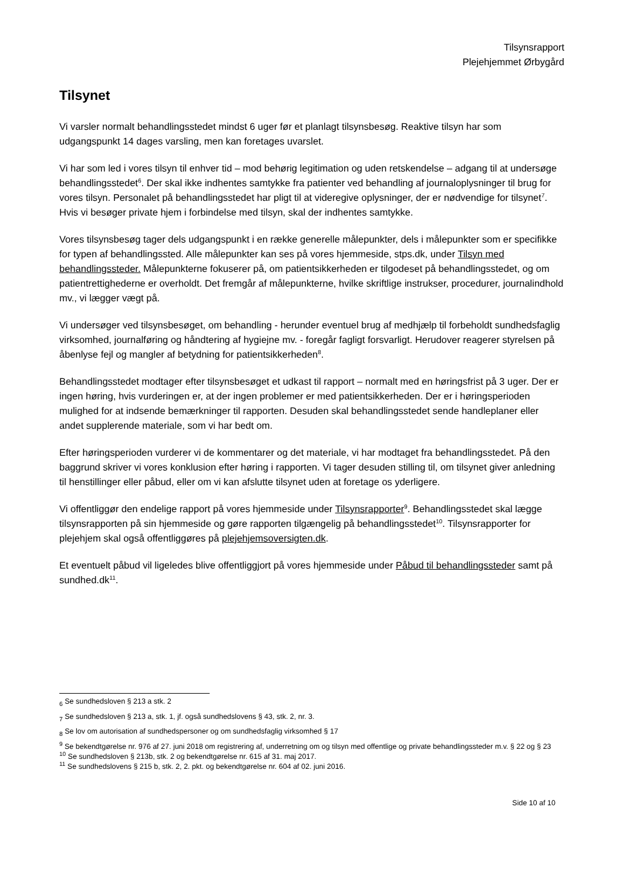Tilsynsrapport
Plejehjemmet Ørbygård
Tilsynet
Vi varsler normalt behandlingsstedet mindst 6 uger før et planlagt tilsynsbesøg. Reaktive tilsyn har som udgangspunkt 14 dages varsling, men kan foretages uvarslet.
Vi har som led i vores tilsyn til enhver tid – mod behørig legitimation og uden retskendelse – adgang til at undersøge behandlingsstedet<sup>6</sup>. Der skal ikke indhentes samtykke fra patienter ved behandling af journaloplysninger til brug for vores tilsyn. Personalet på behandlingsstedet har pligt til at videregive oplysninger, der er nødvendige for tilsynet<sup>7</sup>. Hvis vi besøger private hjem i forbindelse med tilsyn, skal der indhentes samtykke.
Vores tilsynsbesøg tager dels udgangspunkt i en række generelle målepunkter, dels i målepunkter som er specifikke for typen af behandlingssted. Alle målepunkter kan ses på vores hjemmeside, stps.dk, under Tilsyn med behandlingssteder. Målepunkterne fokuserer på, om patientsikkerheden er tilgodeset på behandlingsstedet, og om patientrettighederne er overholdt. Det fremgår af målepunkterne, hvilke skriftlige instrukser, procedurer, journalindhold mv., vi lægger vægt på.
Vi undersøger ved tilsynsbesøget, om behandling - herunder eventuel brug af medhjælp til forbeholdt sundhedsfaglig virksomhed, journalføring og håndtering af hygiejne mv. - foregår fagligt forsvarligt. Herudover reagerer styrelsen på åbenlyse fejl og mangler af betydning for patientsikkerheden<sup>8</sup>.
Behandlingsstedet modtager efter tilsynsbesøget et udkast til rapport – normalt med en høringsfrist på 3 uger. Der er ingen høring, hvis vurderingen er, at der ingen problemer er med patientsikkerheden. Der er i høringsperioden mulighed for at indsende bemærkninger til rapporten. Desuden skal behandlingsstedet sende handleplaner eller andet supplerende materiale, som vi har bedt om.
Efter høringsperioden vurderer vi de kommentarer og det materiale, vi har modtaget fra behandlingsstedet. På den baggrund skriver vi vores konklusion efter høring i rapporten. Vi tager desuden stilling til, om tilsynet giver anledning til henstillinger eller påbud, eller om vi kan afslutte tilsynet uden at foretage os yderligere.
Vi offentliggør den endelige rapport på vores hjemmeside under Tilsynsrapporter<sup>9</sup>. Behandlingsstedet skal lægge tilsynsrapporten på sin hjemmeside og gøre rapporten tilgængelig på behandlingsstedet<sup>10</sup>. Tilsynsrapporter for plejehjem skal også offentliggøres på plejehjemsoversigten.dk.
Et eventuelt påbud vil ligeledes blive offentliggjort på vores hjemmeside under Påbud til behandlingssteder samt på sundhed.dk<sup>11</sup>.
<sub>6</sub> Se sundhedsloven § 213 a stk. 2
<sub>7</sub> Se sundhedsloven § 213 a, stk. 1, jf. også sundhedslovens § 43, stk. 2, nr. 3.
<sub>8</sub> Se lov om autorisation af sundhedspersoner og om sundhedsfaglig virksomhed § 17
<sup>9</sup> Se bekendtgørelse nr. 976 af 27. juni 2018 om registrering af, underretning om og tilsyn med offentlige og private behandlingssteder m.v. § 22 og § 23
<sup>10</sup> Se sundhedsloven § 213b, stk. 2 og bekendtgørelse nr. 615 af 31. maj 2017.
<sup>11</sup> Se sundhedslovens § 215 b, stk. 2, 2. pkt. og bekendtgørelse nr. 604 af 02. juni 2016.
Side 10 af 10